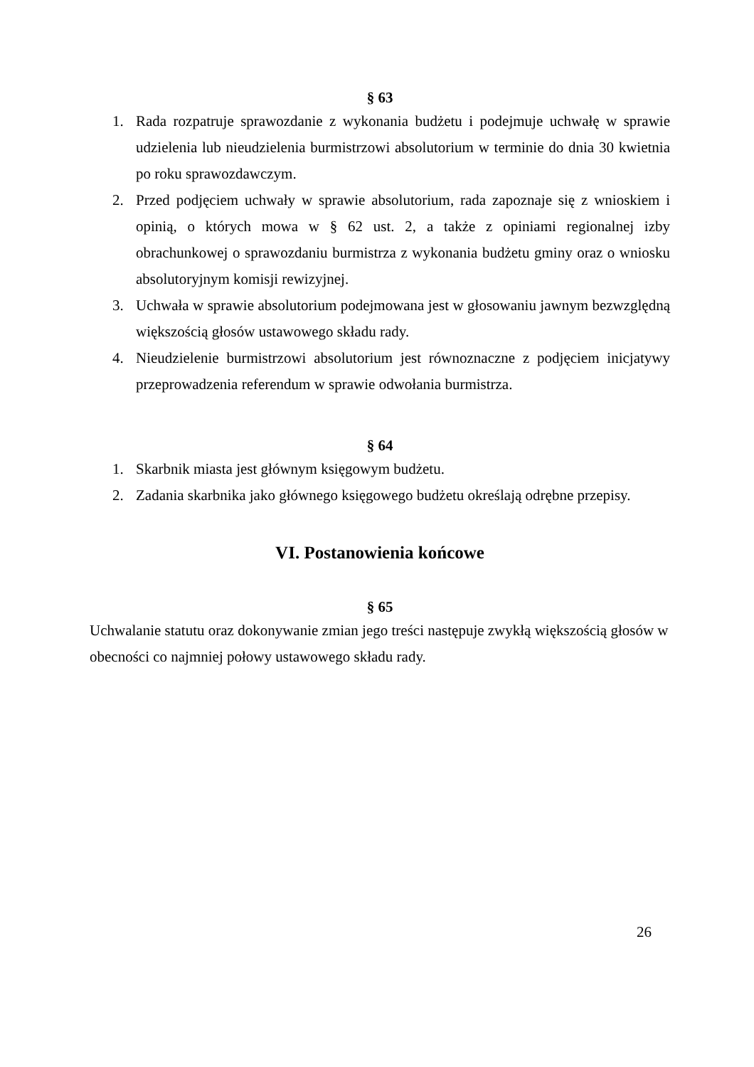§ 63
1. Rada rozpatruje sprawozdanie z wykonania budżetu i podejmuje uchwałę w sprawie udzielenia lub nieudzielenia burmistrzowi absolutorium w terminie do dnia 30 kwietnia po roku sprawozdawczym.
2. Przed podjęciem uchwały w sprawie absolutorium, rada zapoznaje się z wnioskiem i opinią, o których mowa w § 62 ust. 2, a także z opiniami regionalnej izby obrachunkowej o sprawozdaniu burmistrza z wykonania budżetu gminy oraz o wniosku absolutoryjnym komisji rewizyjnej.
3. Uchwała w sprawie absolutorium podejmowana jest w głosowaniu jawnym bezwzględną większością głosów ustawowego składu rady.
4. Nieudzielenie burmistrzowi absolutorium jest równoznaczne z podjęciem inicjatywy przeprowadzenia referendum w sprawie odwołania burmistrza.
§ 64
1. Skarbnik miasta jest głównym księgowym budżetu.
2. Zadania skarbnika jako głównego księgowego budżetu określają odrębne przepisy.
VI. Postanowienia końcowe
§ 65
Uchwalanie statutu oraz dokonywanie zmian jego treści następuje zwykłą większością głosów w obecności co najmniej połowy ustawowego składu rady.
26